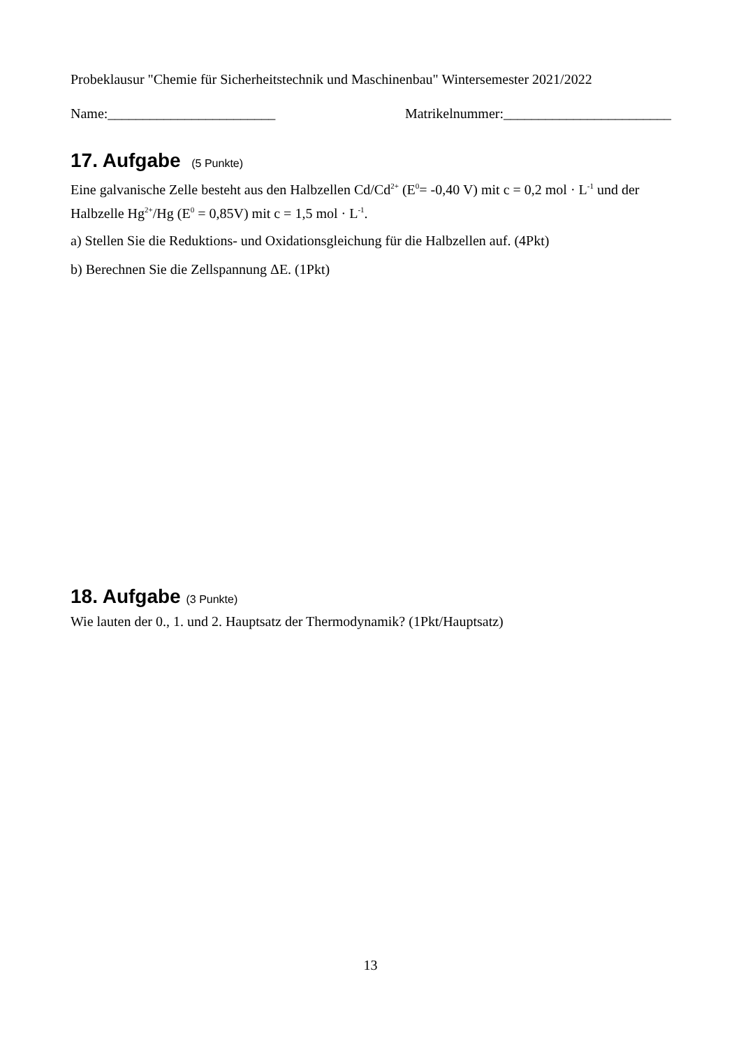Probeklausur "Chemie für Sicherheitstechnik und Maschinenbau" Wintersemester 2021/2022
Name:________________________ Matrikelnummer:________________________
17. Aufgabe (5 Punkte)
Eine galvanische Zelle besteht aus den Halbzellen Cd/Cd<sup>2+</sup> (E<sup>0</sup>= -0,40 V) mit c = 0,2 mol · L<sup>-1</sup> und der Halbzelle Hg<sup>2+</sup>/Hg (E<sup>0</sup> = 0,85V) mit c = 1,5 mol · L<sup>-1</sup>.
a) Stellen Sie die Reduktions- und Oxidationsgleichung für die Halbzellen auf. (4Pkt)
b) Berechnen Sie die Zellspannung ΔE. (1Pkt)
18. Aufgabe (3 Punkte)
Wie lauten der 0., 1. und 2. Hauptsatz der Thermodynamik? (1Pkt/Hauptsatz)
13